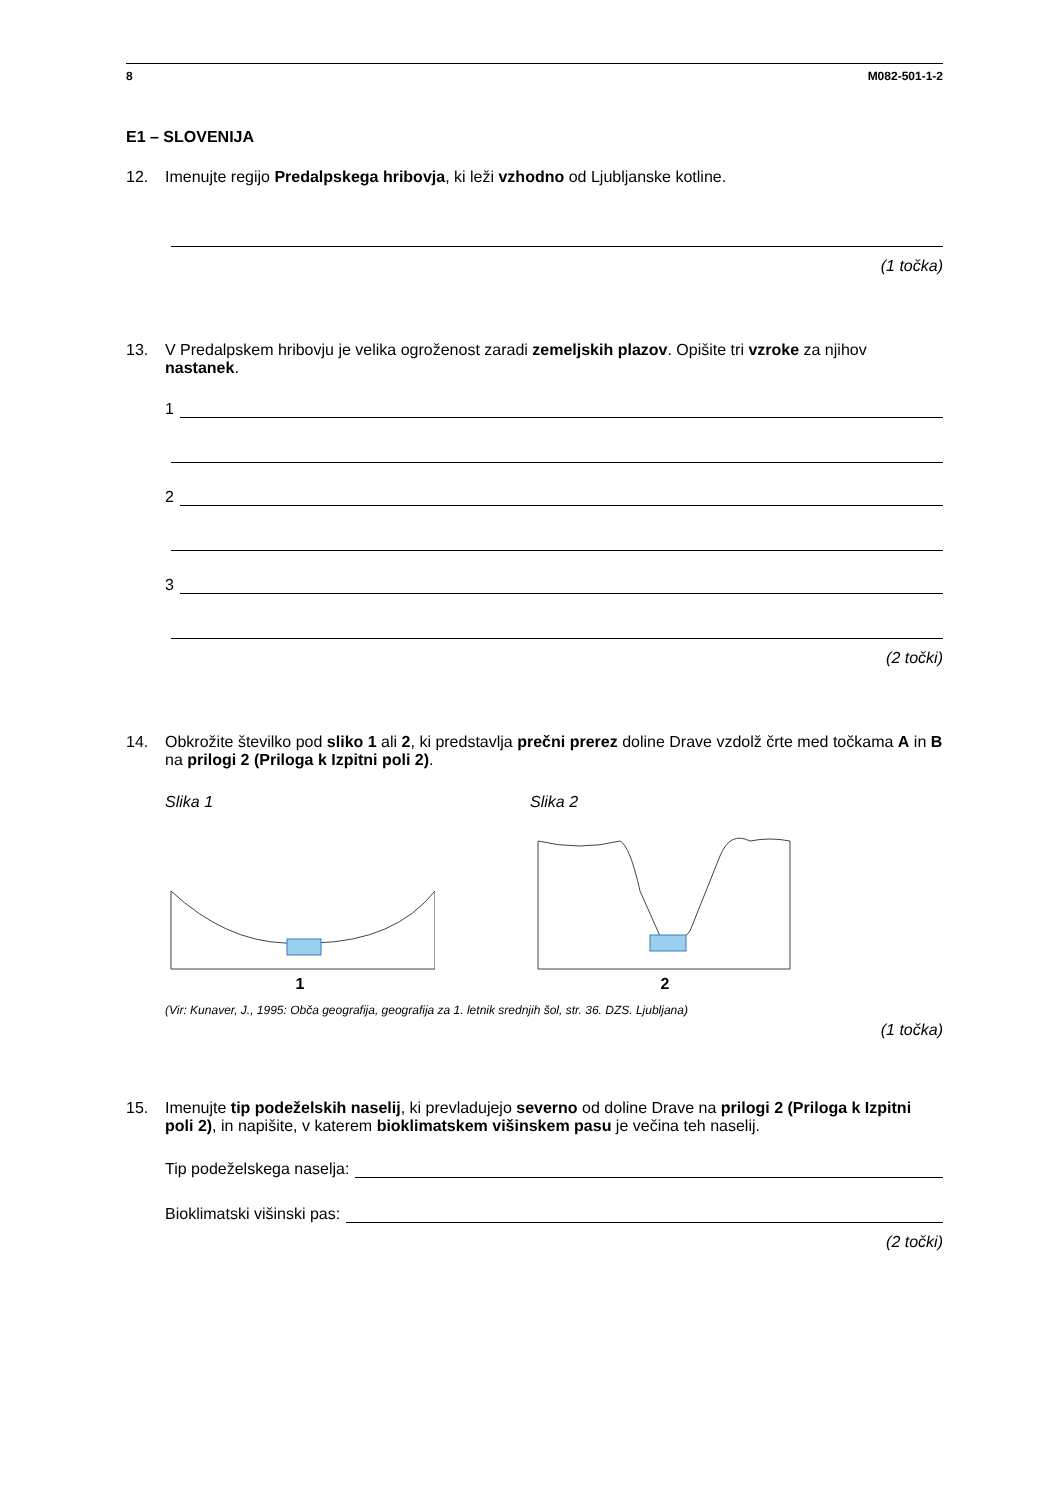8 M082-501-1-2
E1 – SLOVENIJA
12. Imenujte regijo Predalpskega hribovja, ki leži vzhodno od Ljubljanske kotline.
(1 točka)
13. V Predalpskem hribovju je velika ogroženost zaradi zemeljskih plazov. Opišite tri vzroke za njihov nastanek.
1
2
3
(2 točki)
14. Obkrožite številko pod sliko 1 ali 2, ki predstavlja prečni prerez doline Drave vzdolž črte med točkama A in B na prilogi 2 (Priloga k Izpitni poli 2).
Slika 1
1
Slika 2
2
(Vir: Kunaver, J., 1995: Obča geografija, geografija za 1. letnik srednjih šol, str. 36. DZS. Ljubljana)
(1 točka)
15. Imenujte tip podeželskih naselij, ki prevladujejo severno od doline Drave na prilogi 2 (Priloga k Izpitni poli 2), in napišite, v katerem bioklimatskem višinskem pasu je večina teh naselij.
Tip podeželskega naselja:
Bioklimatski višinski pas:
(2 točki)